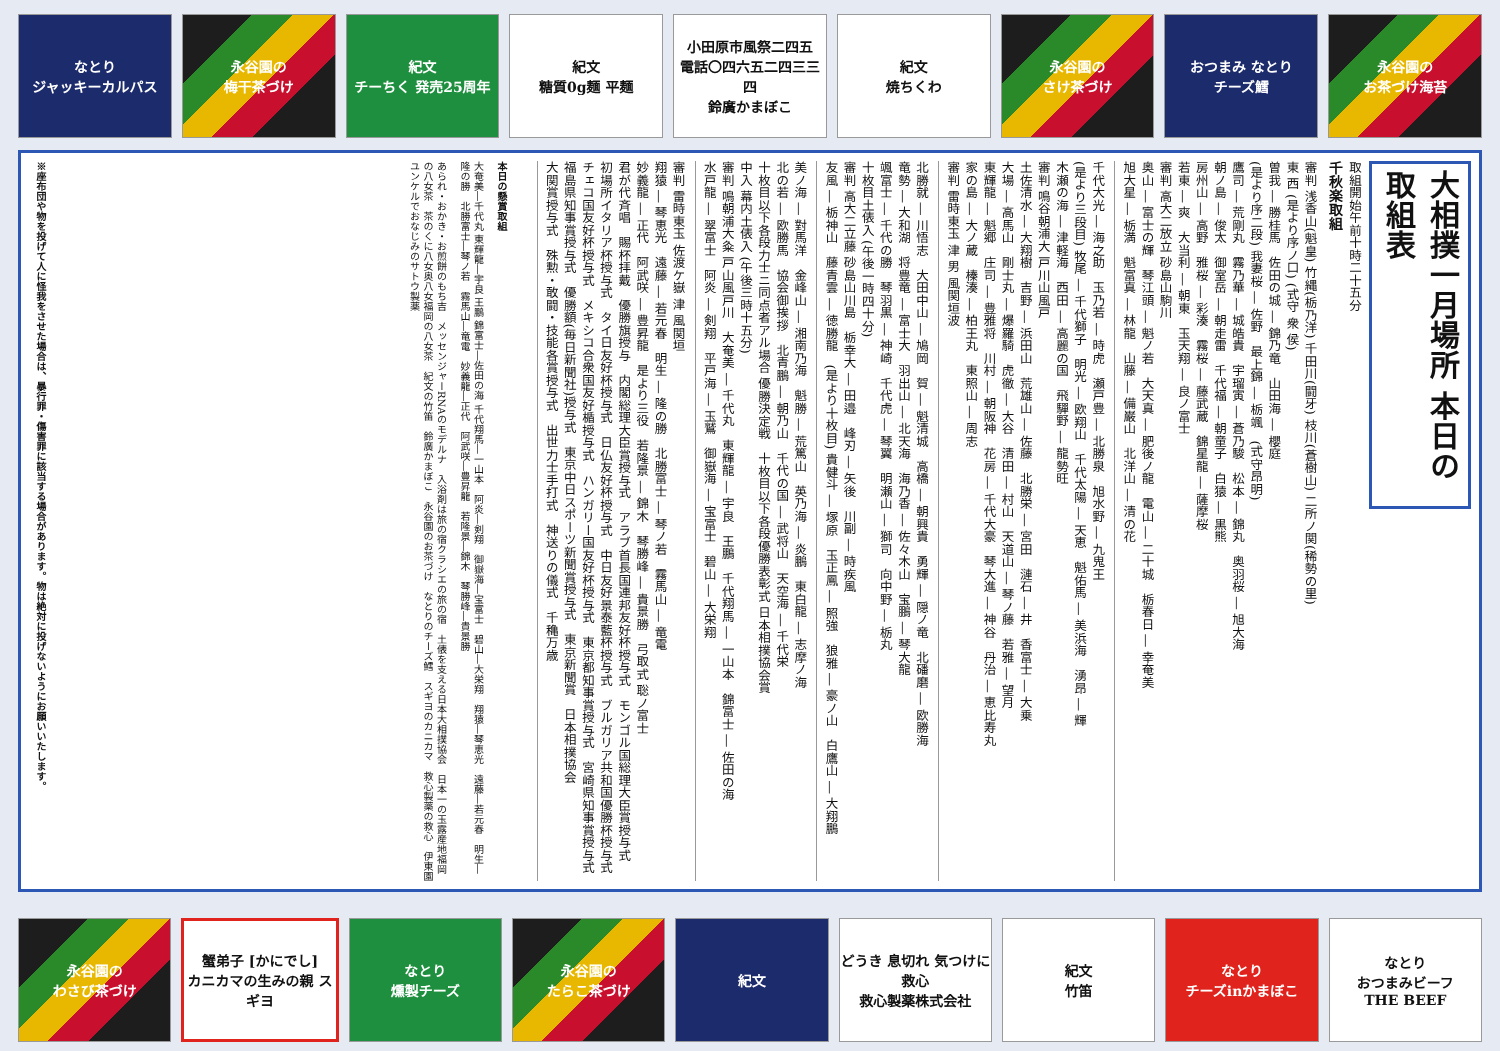なとり
ジャッキーカルパス
永谷園の
梅干茶づけ
紀文
チーちく 発売25周年
紀文
糖質0g麺 平麺
小田原市風祭二四五
電話〇四六五二四三三四
鈴廣かまぼこ
紀文
焼ちくわ
永谷園の
さけ茶づけ
おつまみ なとり
チーズ鱈
永谷園の
お茶づけ海苔
大相撲一月場所 本日の取組表
取組開始午前十時二十五分
千秋楽取組
審判 浅香山(魁皇) 竹縄(栃乃洋) 千田川(闘牙) 枝川(蒼樹山) 二所ノ関(稀勢の里)
東 西 (是より序ノ口) (式守 衆 侯)
曽我 ― 勝桂馬　佐田の城 ― 錦乃竜　山田海 ― 櫻庭
(是より序二段) 我妻桜 ― 佐野　最上錦 ― 栃颯　(式守昂明)
鷹司 ― 荒剛丸　霧乃華 ― 城皓貴　宇瑠寅 ― 蒼乃駿　松本 ― 錦丸　奥羽桜 ― 旭大海
朝ノ島 ― 俊太　御室岳 ― 朝走雷　千代福 ― 朝童子　白猿 ― 黒熊
房州山 ― 高野　雅桜 ― 彩湊　霧桜 ― 藤武蔵　錦星龍 ― 薩摩桜
若東 ― 爽　大当利 ― 朝東　玉天翔 ― 良ノ富士
審判 高大二放立 砂島山駒川
奥山 ― 富士の輝　琴江頭 ― 魁ノ若　大天真 ― 肥後ノ龍　電山 ― 二十城　栃春日 ― 幸奄美
旭大星 ― 栃満　魁富真 ― 林龍　山藤 ― 備巌山　北洋山 ― 清の花
千代大光 ― 海之助　玉乃若 ― 時虎　瀬戸豊 ― 北勝泉　旭水野 ― 九鬼王
(是より三段目) 牧尾 ― 千代獅子　明光 ― 欧翔山　千代太陽 ― 天恵　魁佑馬 ― 美浜海　湧昂 ― 輝
木瀬の海 ― 津軽海　西田 ― 高麗の国　飛驒野 ― 龍勢旺
審判 鳴谷朝浦大 戸川山風戸
土佐清水 ― 大翔樹　吉野 ― 浜田山　荒雄山 ― 佐藤　北勝栄 ― 宮田　漣石 ― 井　香富士 ― 大乗
大場 ― 高馬山　剛士丸 ― 爆羅騎　虎徹 ― 大谷　清田 ― 村山　天道山 ― 琴ノ藤　若雅 ― 望月
東輝龍 ― 魁郷　庄司 ― 豊雅将　川村 ― 朝阪神　花房 ― 千代大豪　琴大進 ― 神谷　丹治 ― 恵比寿丸
家の島 ― 大ノ蔵　榛湊 ― 柏王丸　東照山 ― 周志
審判 雷時東玉 津 男 風関垣波
北勝就 ― 川悟志　大田中山 ― 鳩岡　賀 ― 魁清城　高橋 ― 朝興貴　勇輝 ― 隠ノ竜　北磻磨 ― 欧勝海
竜勢 ― 大和湖　将豊竜 ― 富士大　羽出山 ― 北天海　海乃香 ― 佐々木山　宝鵬 ― 琴大龍
颯富士 ― 千代の勝　琴羽黒 ― 神崎　千代虎 ― 琴翼　明瀬山 ― 獅司　向中野 ― 栃丸
十枚目土俵入 (午後一時四十分)
審判 高大二立藤 砂島山川島　栃幸大 ― 田邉　峰刃 ― 矢後　川副 ― 時疾風
友風 ― 栃神山　藤青雲 ― 徳勝龍　(是より十枚目) 貴健斗 ― 塚原　玉正鳳 ― 照強　狼雅 ― 豪ノ山　白鷹山 ― 大翔鵬
美ノ海 ― 對馬洋　金峰山 ― 湘南乃海　魁勝 ― 荒篤山　英乃海 ― 炎鵬　東白龍 ― 志摩ノ海
北の若 ― 欧勝馬　協会御挨拶　北青鵬 ― 朝乃山　千代の国 ― 武将山　天空海 ― 千代栄
十枚目以下各段力士ニ同点者アル場合 優勝決定戦　十枚目以下各段優勝表彰式 日本相撲協会賞
中入 幕内土俵入 (午後三時十五分)
審判 鳴朝浦大粂 戸山風戸川　大奄美 ― 千代丸　東輝龍 ― 宇良　王鵬　千代翔馬 ― 一山本　錦富士 ― 佐田の海
水戸龍 ― 翠富士　阿炎 ― 剣翔　平戸海 ― 玉鷲　御嶽海 ― 宝富士　碧山 ― 大栄翔
審判 雷時東玉 佐渡ケ嶽 津 風関垣
翔猿 ― 琴恵光　遠藤 ― 若元春　明生 ― 隆の勝　北勝富士 ― 琴ノ若　霧馬山 ― 竜電
妙義龍 ― 正代　阿武咲 ― 豊昇龍　是より三役　若隆景 ― 錦木　琴勝峰 ― 貴景勝　弓取式 聡ノ富士
君が代斉唱　賜杯拝戴　優勝旗授与　内閣総理大臣賞授与式　アラブ首長国連邦友好杯授与式　モンゴル国総理大臣賞授与式
初場所イタリア杯授与式　タイ日友好杯授与式　日仏友好杯授与式　中日友好景泰藍杯授与式　ブルガリア共和国優勝杯授与式
チェコ国友好杯授与式　メキシコ合衆国友好楯授与式　ハンガリー国友好杯授与式　東京都知事賞授与式　宮崎県知事賞授与式
福島県知事賞授与式　優勝額(毎日新聞社)授与式　東京中日スポーツ新聞賞授与式　東京新聞賞　日本相撲協会
大関賞授与式　殊勲・敢闘・技能各賞授与式　出世力士手打式　神送りの儀式　千穐万歳
本日の懸賞取組
大奄美―千代丸 東輝龍―宇良 王鵬 錦富士―佐田の海 千代翔馬―一山本　阿炎―剣翔　御嶽海―宝富士　碧山―大栄翔　翔猿―琴恵光　遠藤―若元春　明生―隆の勝　北勝富士―琴ノ若　霧馬山―竜電　妙義龍―正代　阿武咲―豊昇龍　若隆景―錦木　琴勝峰―貴景勝
あられ・おかき・お煎餅のもち吉　メッセンジャーRNAのモデルナ　入浴剤は旅の宿クラシエの旅の宿　土俵を支える日本大相撲協会　日本一の玉露産地福岡の八女茶　茶のくに八女奥八女福岡の八女茶　紀文の竹笛　鈴廣かまぼこ　永谷園のお茶づけ　なとりのチーズ鱈　スギヨのカニカマ　救心製薬の救心　伊東園　ユンケルでおなじみのサトウ製薬
※座布団や物を投げて人に怪我をさせた場合は、暴行罪・傷害罪に該当する場合があります。物は絶対に投げないようにお願いいたします。
永谷園の
わさび茶づけ
蟹弟子 [かにでし]
カニカマの生みの親 スギヨ
なとり
燻製チーズ
永谷園の
たらこ茶づけ
紀文 どうき 息切れ 気つけに
救心
救心製薬株式会社
紀文
竹笛
なとり
チーズinかまぼこ
なとり
おつまみビーフ
THE BEEF